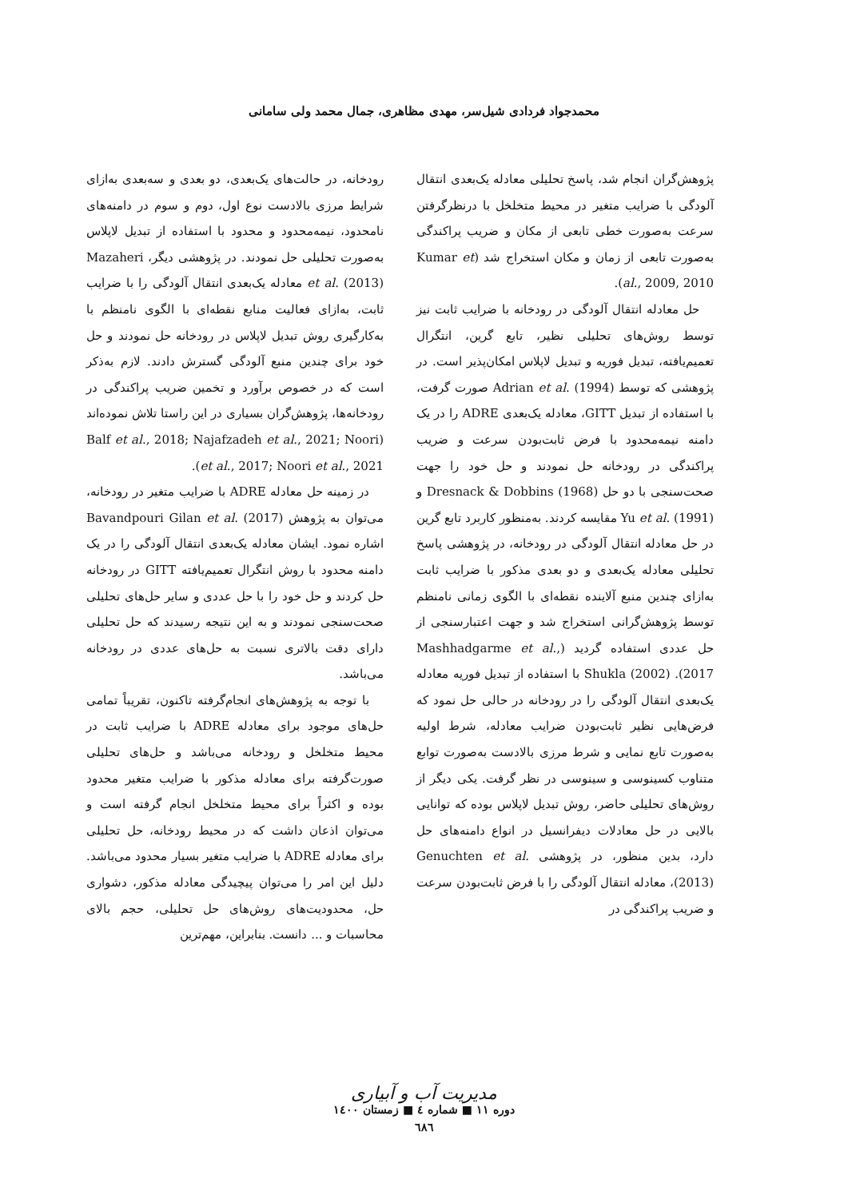محمدجواد فردادی شیل‌سر، مهدی مظاهری، جمال محمد ولی سامانی
پژوهش‌گران انجام شد، پاسخ تحلیلی معادله یک‌بعدی انتقال آلودگی با ضرایب متغیر در محیط متخلخل با درنظرگرفتن سرعت به‌صورت خطی تابعی از مکان و ضریب پراکندگی به‌صورت تابعی از زمان و مکان استخراج شد (Kumar et al., 2009, 2010).
حل معادله انتقال آلودگی در رودخانه با ضرایب ثابت نیز توسط روش‌های تحلیلی نظیر، تابع گرین، انتگرال تعمیم‌یافته، تبدیل فوریه و تبدیل لاپلاس امکان‌پذیر است. در پژوهشی که توسط Adrian et al. (1994) صورت گرفت، با استفاده از تبدیل GITT، معادله یک‌بعدی ADRE را در یک دامنه نیمه‌محدود با فرض ثابت‌بودن سرعت و ضریب پراکندگی در رودخانه حل نمودند و حل خود را جهت صحت‌سنجی با دو حل Dresnack & Dobbins (1968) و Yu et al. (1991) مقایسه کردند. به‌منظور کاربرد تابع گرین در حل معادله انتقال آلودگی در رودخانه، در پژوهشی پاسخ تحلیلی معادله یک‌بعدی و دو بعدی مذکور با ضرایب ثابت به‌ازای چندین منبع آلاینده نقطه‌ای با الگوی زمانی نامنظم توسط پژوهش‌گرانی استخراج شد و جهت اعتبارسنجی از حل عددی استفاده گردید (Mashhadgarme et al., 2017). Shukla (2002) با استفاده از تبدیل فوریه معادله یک‌بعدی انتقال آلودگی را در رودخانه در حالی حل نمود که فرض‌هایی نظیر ثابت‌بودن ضرایب معادله، شرط اولیه به‌صورت تابع نمایی و شرط مرزی بالادست به‌صورت توابع متناوب کسینوسی و سینوسی در نظر گرفت. یکی دیگر از روش‌های تحلیلی حاضر، روش تبدیل لاپلاس بوده که توانایی بالایی در حل معادلات دیفرانسیل در انواع دامنه‌های حل دارد، بدین منظور، در پژوهشی Genuchten et al. (2013)، معادله انتقال آلودگی را با فرض ثابت‌بودن سرعت و ضریب پراکندگی در
رودخانه، در حالت‌های یک‌بعدی، دو بعدی و سه‌بعدی به‌ازای شرایط مرزی بالادست نوع اول، دوم و سوم در دامنه‌های نامحدود، نیمه‌محدود و محدود با استفاده از تبدیل لاپلاس به‌صورت تحلیلی حل نمودند. در پژوهشی دیگر، Mazaheri et al. (2013) معادله یک‌بعدی انتقال آلودگی را با ضرایب ثابت، به‌ازای فعالیت منابع نقطه‌ای با الگوی نامنظم با به‌کارگیری روش تبدیل لاپلاس در رودخانه حل نمودند و حل خود برای چندین منبع آلودگی گسترش دادند. لازم به‌ذکر است که در خصوص برآورد و تخمین ضریب پراکندگی در رودخانه‌ها، پژوهش‌گران بسیاری در این راستا تلاش نموده‌اند (Balf et al., 2018; Najafzadeh et al., 2021; Noori et al., 2017; Noori et al., 2021).
در زمینه حل معادله ADRE با ضرایب متغیر در رودخانه، می‌توان به پژوهش Bavandpouri Gilan et al. (2017) اشاره نمود. ایشان معادله یک‌بعدی انتقال آلودگی را در یک دامنه محدود با روش انتگرال تعمیم‌یافته GITT در رودخانه حل کردند و حل خود را با حل عددی و سایر حل‌های تحلیلی صحت‌سنجی نمودند و به این نتیجه رسیدند که حل تحلیلی دارای دقت بالاتری نسبت به حل‌های عددی در رودخانه می‌باشد.
با توجه به پژوهش‌های انجام‌گرفته تاکنون، تقریباً تمامی حل‌های موجود برای معادله ADRE با ضرایب ثابت در محیط متخلخل و رودخانه می‌باشد و حل‌های تحلیلی صورت‌گرفته برای معادله مذکور با ضرایب متغیر محدود بوده و اکثراً برای محیط متخلخل انجام گرفته است و می‌توان اذعان داشت که در محیط رودخانه، حل تحلیلی برای معادله ADRE با ضرایب متغیر بسیار محدود می‌باشد. دلیل این امر را می‌توان پیچیدگی معادله مذکور، دشواری حل، محدودیت‌های روش‌های حل تحلیلی، حجم بالای محاسبات و ... دانست. بنابراین، مهم‌ترین
مدیریت آب و آبیاری
دوره ۱۱ ■ شماره ٤ ■ زمستان ۱٤۰۰
٦٨٦